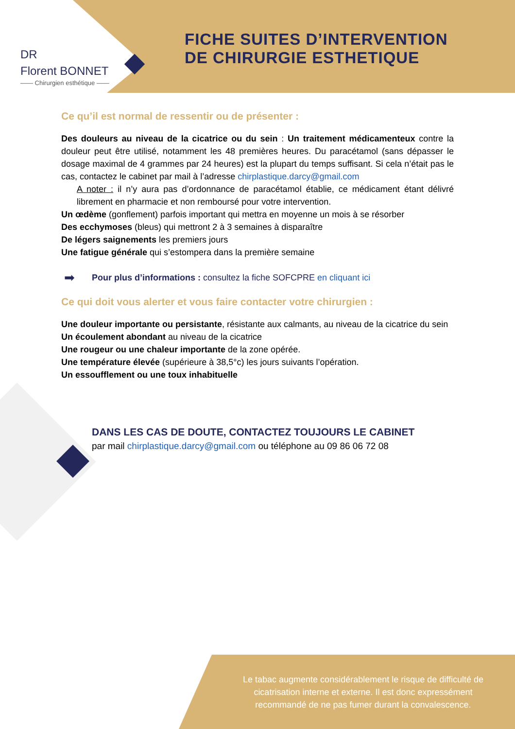DR
Florent BONNET
—— Chirurgien esthétique ——
FICHE SUITES D’INTERVENTION
DE CHIRURGIE ESTHETIQUE
Ce qu’il est normal de ressentir ou de présenter :
Des douleurs au niveau de la cicatrice ou du sein : Un traitement médicamenteux contre la douleur peut être utilisé, notamment les 48 premières heures. Du paracétamol (sans dépasser le dosage maximal de 4 grammes par 24 heures) est la plupart du temps suffisant. Si cela n’était pas le cas, contactez le cabinet par mail à l’adresse chirplastique.darcy@gmail.com
A noter : il n’y aura pas d’ordonnance de paracétamol établie, ce médicament étant délivré librement en pharmacie et non remboursé pour votre intervention.
Un œdème (gonflement) parfois important qui mettra en moyenne un mois à se résorber
Des ecchymoses (bleus) qui mettront 2 à 3 semaines à disparaître
De légers saignements les premiers jours
Une fatigue générale qui s’estompera dans la première semaine
➡ Pour plus d’informations : consultez la fiche SOFCPRE en cliquant ici
Ce qui doit vous alerter et vous faire contacter votre chirurgien :
Une douleur importante ou persistante, résistante aux calmants, au niveau de la cicatrice du sein
Un écoulement abondant au niveau de la cicatrice
Une rougeur ou une chaleur importante de la zone opérée.
Une température élevée (supérieure à 38,5°c) les jours suivants l’opération.
Un essoufflement ou une toux inhabituelle
DANS LES CAS DE DOUTE, CONTACTEZ TOUJOURS LE CABINET
par mail chirplastique.darcy@gmail.com ou téléphone au 09 86 06 72 08
Le tabac augmente considérablement le risque de difficulté de cicatrisation interne et externe. Il est donc expressément recommandé de ne pas fumer durant la convalescence.